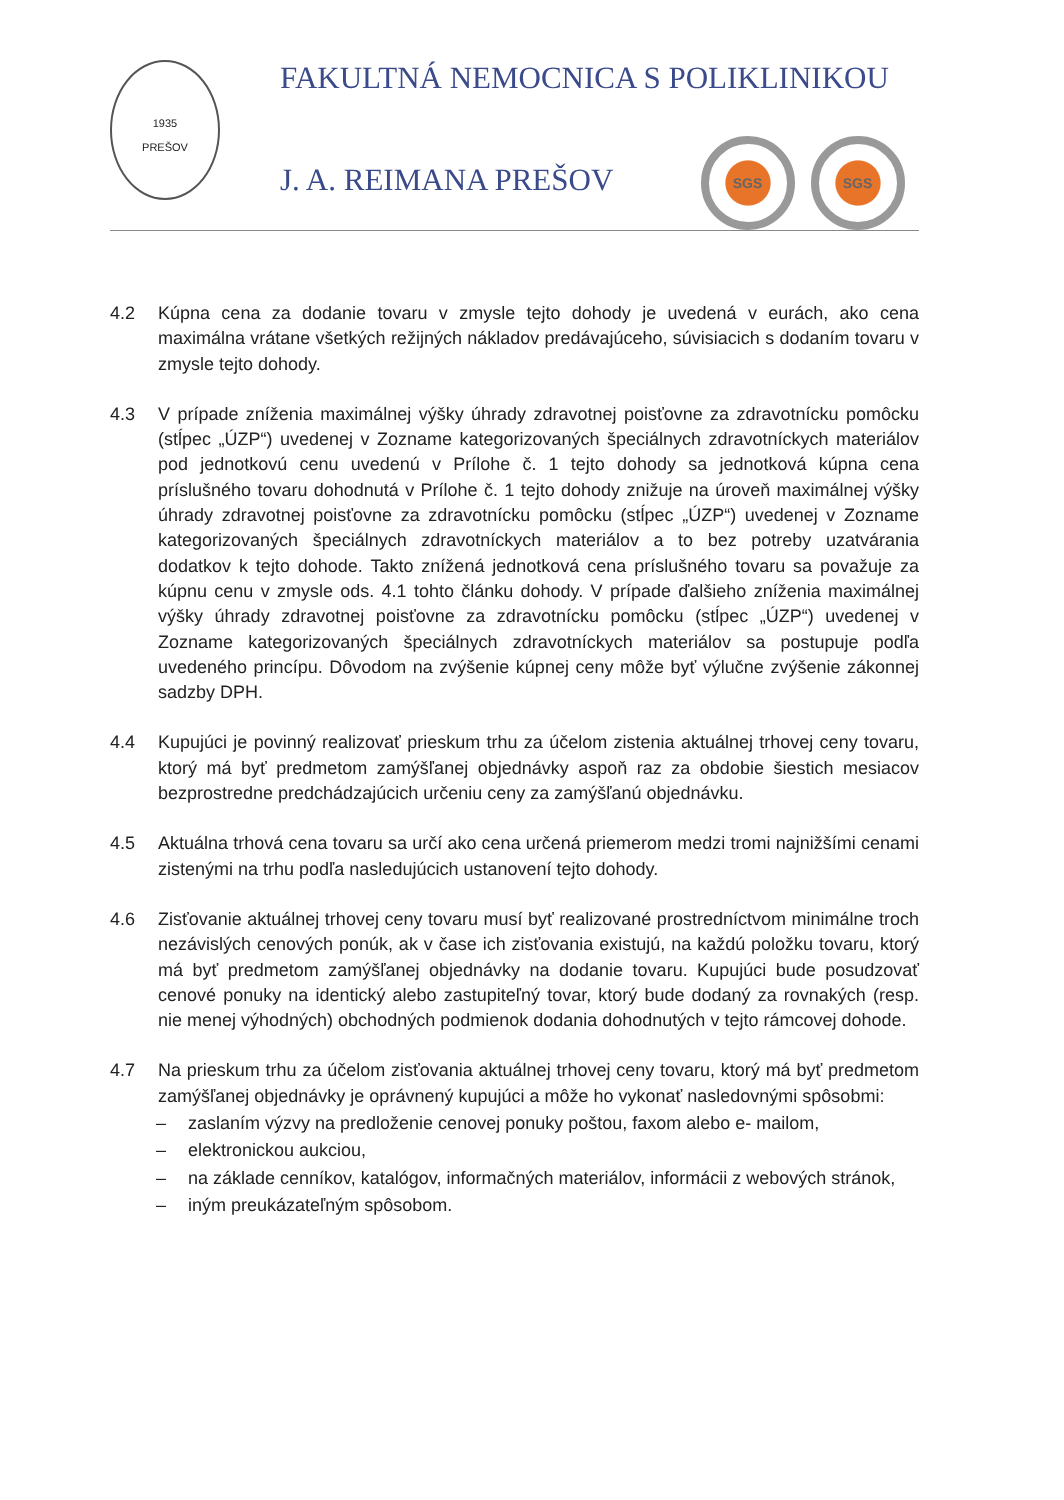1935
PREŠOV
FAKULTNÁ NEMOCNICA S POLIKLINIKOU
J. A. REIMANA PREŠOV SGS SGS
4.2 Kúpna cena za dodanie tovaru v zmysle tejto dohody je uvedená v eurách, ako cena maximálna vrátane všetkých režijných nákladov predávajúceho, súvisiacich s dodaním tovaru v zmysle tejto dohody.
4.3 V prípade zníženia maximálnej výšky úhrady zdravotnej poisťovne za zdravotnícku pomôcku (stĺpec „ÚZP“) uvedenej v Zozname kategorizovaných špeciálnych zdravotníckych materiálov pod jednotkovú cenu uvedenú v Prílohe č. 1 tejto dohody sa jednotková kúpna cena príslušného tovaru dohodnutá v Prílohe č. 1 tejto dohody znižuje na úroveň maximálnej výšky úhrady zdravotnej poisťovne za zdravotnícku pomôcku (stĺpec „ÚZP“) uvedenej v Zozname kategorizovaných špeciálnych zdravotníckych materiálov a to bez potreby uzatvárania dodatkov k tejto dohode. Takto znížená jednotková cena príslušného tovaru sa považuje za kúpnu cenu v zmysle ods. 4.1 tohto článku dohody. V prípade ďalšieho zníženia maximálnej výšky úhrady zdravotnej poisťovne za zdravotnícku pomôcku (stĺpec „ÚZP“) uvedenej v Zozname kategorizovaných špeciálnych zdravotníckych materiálov sa postupuje podľa uvedeného princípu. Dôvodom na zvýšenie kúpnej ceny môže byť výlučne zvýšenie zákonnej sadzby DPH.
4.4 Kupujúci je povinný realizovať prieskum trhu za účelom zistenia aktuálnej trhovej ceny tovaru, ktorý má byť predmetom zamýšľanej objednávky aspoň raz za obdobie šiestich mesiacov bezprostredne predchádzajúcich určeniu ceny za zamýšľanú objednávku.
4.5 Aktuálna trhová cena tovaru sa určí ako cena určená priemerom medzi tromi najnižšími cenami zistenými na trhu podľa nasledujúcich ustanovení tejto dohody.
4.6 Zisťovanie aktuálnej trhovej ceny tovaru musí byť realizované prostredníctvom minimálne troch nezávislých cenových ponúk, ak v čase ich zisťovania existujú, na každú položku tovaru, ktorý má byť predmetom zamýšľanej objednávky na dodanie tovaru. Kupujúci bude posudzovať cenové ponuky na identický alebo zastupiteľný tovar, ktorý bude dodaný za rovnakých (resp. nie menej výhodných) obchodných podmienok dodania dohodnutých v tejto rámcovej dohode.
4.7 Na prieskum trhu za účelom zisťovania aktuálnej trhovej ceny tovaru, ktorý má byť predmetom zamýšľanej objednávky je oprávnený kupujúci a môže ho vykonať nasledovnými spôsobmi:
– zaslaním výzvy na predloženie cenovej ponuky poštou, faxom alebo e- mailom,
– elektronickou aukciou,
– na základe cenníkov, katalógov, informačných materiálov, informácii z webových stránok,
– iným preukázateľným spôsobom.